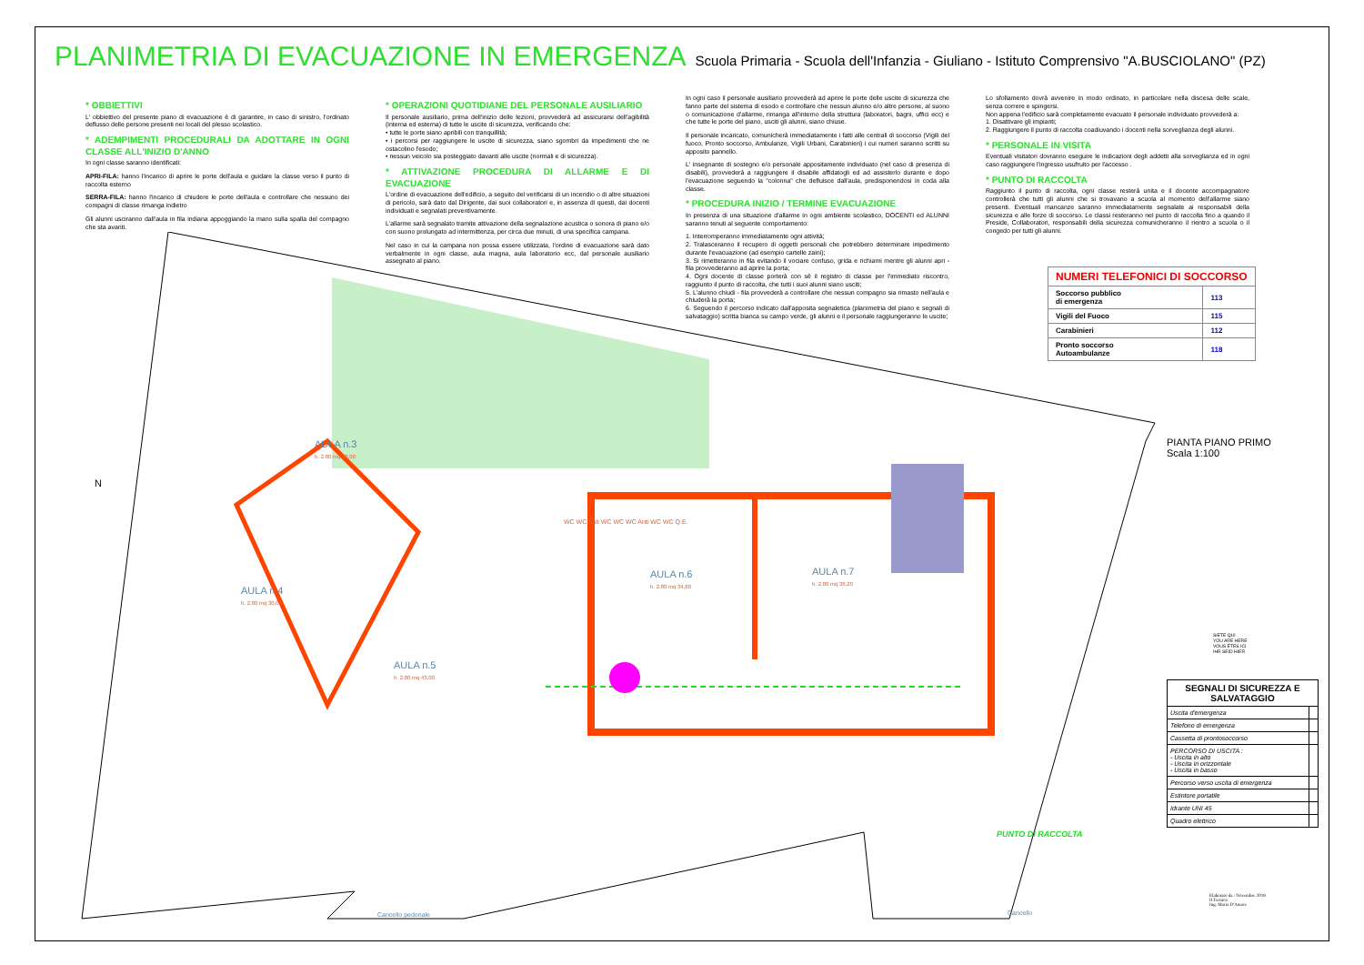PLANIMETRIA DI EVACUAZIONE IN EMERGENZA
Scuola Primaria - Scuola dell'Infanzia - Giuliano - Istituto Comprensivo "A.BUSCIOLANO" (PZ)
* OBBIETTIVI
L' obbiettivo del presente piano di evacuazione è di garantire, in caso di sinistro, l'ordinato deflusso delle persone presenti nei locali del plesso scolastico.
* ADEMPIMENTI PROCEDURALI DA ADOTTARE IN OGNI CLASSE ALL'INIZIO D'ANNO
In ogni classe saranno identificati:
APRI-FILA: hanno l'incarico di aprire le porte dell'aula e guidare la classe verso il punto di raccolta esterno
SERRA-FILA: hanno l'incarico di chiudere le porte dell'aula e controllare che nessuno dei compagni di classe rimanga indietro
Gli alunni usciranno dall'aula in fila indiana appoggiando la mano sulla spalla del compagno che sta avanti.
* OPERAZIONI QUOTIDIANE DEL PERSONALE AUSILIARIO
Il personale ausiliario, prima dell'inizio delle lezioni, provvederà ad assicurarsi dell'agibilità (interna ed esterna) di tutte le uscite di sicurezza, verificando che:
• tutte le porte siano apribili con tranquillità;
• i percorsi per raggiungere le uscite di sicurezza, siano sgombri da impedimenti che ne ostacolino l'esodo;
• nessun veicolo sia posteggiato davanti alle uscite (normali e di sicurezza).
* ATTIVAZIONE PROCEDURA DI ALLARME E DI EVACUAZIONE
L'ordine di evacuazione dell'edificio, a seguito del verificarsi di un incendio o di altre situazioni di pericolo, sarà dato dal Dirigente, dai suoi collaboratori e, in assenza di questi, dai docenti individuati e segnalati preventivamente.
L'allarme sarà segnalato tramite attivazione della segnalazione acustica o sonora di piano e/o con suono prolungato ad intermittenza, per circa due minuti, di una specifica campana.
Nel caso in cui la campana non possa essere utilizzata, l'ordine di evacuazione sarà dato verbalmente in ogni classe, aula magna, aula laboratorio ecc, dal personale ausiliario assegnato al piano.
In ogni caso il personale ausiliario provvederà ad aprire le porte delle uscite di sicurezza che fanno parte del sistema di esodo e controllare che nessun alunno e/o altre persone, al suono o comunicazione d'allarme, rimanga all'interno della struttura (laboratori, bagni, uffici ecc) e che tutte le porte del piano, usciti gli alunni, siano chiuse.
Il personale incaricato, comunicherà immediatamente i fatti alle centrali di soccorso (Vigili del fuoco, Pronto soccorso, Ambulanze, Vigili Urbani, Carabinieri) i cui numeri saranno scritti su apposito pannello.
L' insegnante di sostegno e/o personale appositamente individuato (nel caso di presenza di disabili), provvederà a raggiungere il disabile affidatogli ed ad assisterlo durante e dopo l'evacuazione seguendo la "colonna" che defluisce dall'aula, predisponendosi in coda alla classe.
* PROCEDURA INIZIO / TERMINE EVACUAZIONE
In presenza di una situazione d'allarme in ogni ambiente scolastico, DOCENTI ed ALUNNI saranno tenuti al seguente comportamento:
1. Interromperanno immediatamente ogni attività;
2. Tralasceranno il recupero di oggetti personali che potrebbero determinare impedimento durante l'evacuazione (ad esempio cartelle zaini);
3. Si rimetteranno in fila evitando il vociare confuso, grida e richiami mentre gli alunni apri - fila provvederanno ad aprire la porta;
4. Ogni docente di classe porterà con sè il registro di classe per l'immediato riscontro, raggiunto il punto di raccolta, che tutti i suoi alunni siano usciti;
5. L'alunno chiudi - fila provvederà a controllare che nessun compagno sia rimasto nell'aula e chiuderà la porta;
6. Seguendo il percorso indicato dall'apposita segnaletica (planimetria del piano e segnali di salvataggio) scritta bianca su campo verde, gli alunni e il personale raggiungeranno le uscite;
Lo sfollamento dovrà avvenire in modo ordinato, in particolare nella discesa delle scale, senza correre e spingersi.
Non appena l'edificio sarà completamente evacuato il personale individuato provvederà a:
1. Disattivare gli impianti;
2. Raggiungere il punto di raccolta coadiuvando i docenti nella sorveglianza degli alunni.
* PERSONALE IN VISITA
Eventuali visitatori dovranno eseguire le indicazioni degli addetti alla sorveglianza ed in ogni caso raggiungere l'ingresso usufruito per l'accesso .
* PUNTO DI RACCOLTA
Raggiunto il punto di raccolta, ogni classe resterà unita e il docente accompagnatore controllerà che tutti gli alunni che si trovavano a scuola al momento dell'allarme siano presenti. Eventuali mancanze saranno immediatamente segnalate ai responsabili della sicurezza e alle forze di soccorso. Le classi resteranno nel punto di raccolta fino a quando il Preside, Collaboratori, responsabili della sicurezza comunicheranno il rientro a scuola o il congedo per tutti gli alunni.
AULA n.3
h. 2.80 mq 43,00
AULA n.4
h. 2.80 mq 30,00
AULA n.5
h. 2.80 mq 43,00
AULA n.6
h. 2.80 mq 34,80
AULA n.7
h. 2.80 mq 36,20
WC WC Anti WC WC WC Anti WC WC Q.E.
N
PIANTA PIANO PRIMO
Scala 1:100
PUNTO DI RACCOLTA
Cancello pedonale Cancello
SIETE QUI
YOU ARE HERE
VOUS ÊTES ICI
IHR SEID HIER
| NUMERI TELEFONICI DI SOCCORSO | |
| --- | --- |
| Soccorso pubblico di emergenza | 113 |
| Vigili del Fuoco | 115 |
| Carabinieri | 112 |
| Pronto soccorso Autoambulanze | 118 |
| SEGNALI DI SICUREZZA E SALVATAGGIO | |
| --- | --- |
| Uscita d'emergenza | |
| Telefono di emergenza | |
| Cassetta di prontosoccorso | |
| PERCORSO DI USCITA : - Uscita in alto - Uscita in orizzontale - Uscita in basso | |
| Percorso verso uscita di emergenza | |
| Estintore portatile | |
| Idrante UNI 45 | |
| Quadro elettrico | |
Elaborato da : Novembre 2018
Il Tecnico
Ing. Mario D'Amore